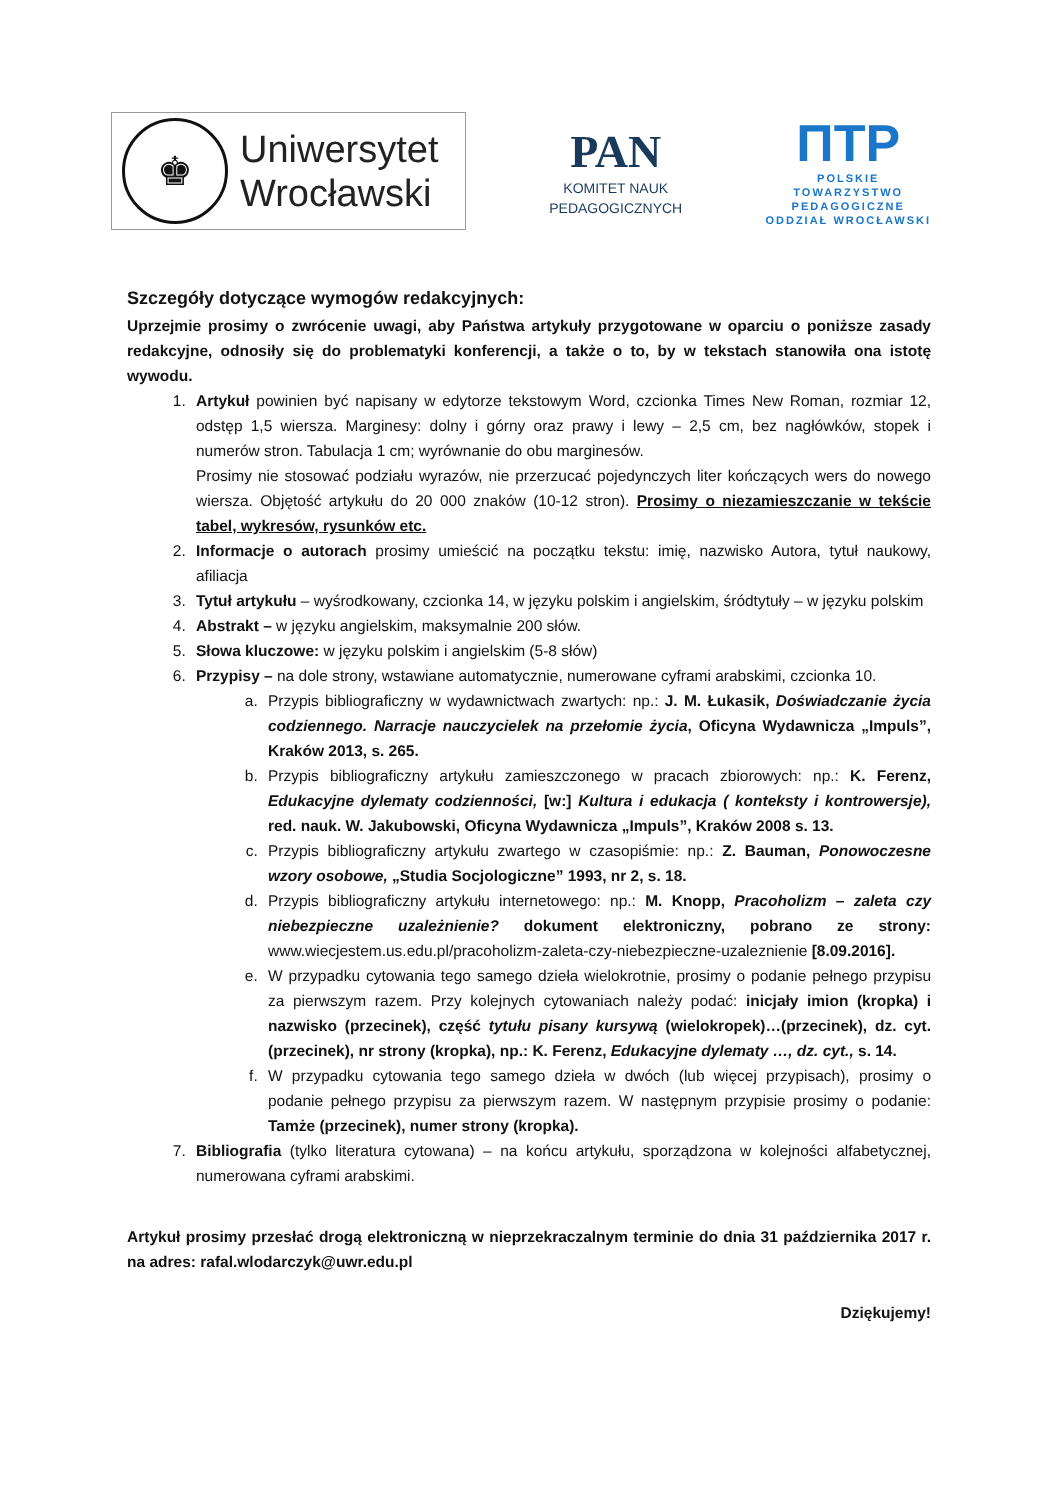♚
Uniwersytet
Wrocławski
PAN
KOMITET NAUK
PEDAGOGICZNYCH
ПТР
POLSKIE
TOWARZYSTWO
PEDAGOGICZNE
ODDZIAŁ WROCŁAWSKI
Szczegóły dotyczące wymogów redakcyjnych:
Uprzejmie prosimy o zwrócenie uwagi, aby Państwa artykuły przygotowane w oparciu o poniższe zasady redakcyjne, odnosiły się do problematyki konferencji, a także o to, by w tekstach stanowiła ona istotę wywodu.
1. Artykuł powinien być napisany w edytorze tekstowym Word, czcionka Times New Roman, rozmiar 12, odstęp 1,5 wiersza. Marginesy: dolny i górny oraz prawy i lewy – 2,5 cm, bez nagłówków, stopek i numerów stron. Tabulacja 1 cm; wyrównanie do obu marginesów.
Prosimy nie stosować podziału wyrazów, nie przerzucać pojedynczych liter kończących wers do nowego wiersza. Objętość artykułu do 20 000 znaków (10-12 stron). Prosimy o niezamieszczanie w tekście tabel, wykresów, rysunków etc.
2. Informacje o autorach prosimy umieścić na początku tekstu: imię, nazwisko Autora, tytuł naukowy, afiliacja
3. Tytuł artykułu – wyśrodkowany, czcionka 14, w języku polskim i angielskim, śródtytuły – w języku polskim
4. Abstrakt – w języku angielskim, maksymalnie 200 słów.
5. Słowa kluczowe: w języku polskim i angielskim (5-8 słów)
6. Przypisy – na dole strony, wstawiane automatycznie, numerowane cyframi arabskimi, czcionka 10.
a. Przypis bibliograficzny w wydawnictwach zwartych: np.: J. M. Łukasik, Doświadczanie życia codziennego. Narracje nauczycielek na przełomie życia, Oficyna Wydawnicza „Impuls”, Kraków 2013, s. 265.
b. Przypis bibliograficzny artykułu zamieszczonego w pracach zbiorowych: np.: K. Ferenz, Edukacyjne dylematy codzienności, [w:] Kultura i edukacja ( konteksty i kontrowersje), red. nauk. W. Jakubowski, Oficyna Wydawnicza „Impuls”, Kraków 2008 s. 13.
c. Przypis bibliograficzny artykułu zwartego w czasopiśmie: np.: Z. Bauman, Ponowoczesne wzory osobowe, „Studia Socjologiczne” 1993, nr 2, s. 18.
d. Przypis bibliograficzny artykułu internetowego: np.: M. Knopp, Pracoholizm – zaleta czy niebezpieczne uzależnienie? dokument elektroniczny, pobrano ze strony: www.wiecjestem.us.edu.pl/pracoholizm-zaleta-czy-niebezpieczne-uzaleznienie [8.09.2016].
e. W przypadku cytowania tego samego dzieła wielokrotnie, prosimy o podanie pełnego przypisu za pierwszym razem. Przy kolejnych cytowaniach należy podać: inicjały imion (kropka) i nazwisko (przecinek), część tytułu pisany kursywą (wielokropek)…(przecinek), dz. cyt. (przecinek), nr strony (kropka), np.: K. Ferenz, Edukacyjne dylematy …, dz. cyt., s. 14.
f. W przypadku cytowania tego samego dzieła w dwóch (lub więcej przypisach), prosimy o podanie pełnego przypisu za pierwszym razem. W następnym przypisie prosimy o podanie: Tamże (przecinek), numer strony (kropka).
7. Bibliografia (tylko literatura cytowana) – na końcu artykułu, sporządzona w kolejności alfabetycznej, numerowana cyframi arabskimi.
Artykuł prosimy przesłać drogą elektroniczną w nieprzekraczalnym terminie do dnia 31 października 2017 r. na adres: rafal.wlodarczyk@uwr.edu.pl
Dziękujemy!